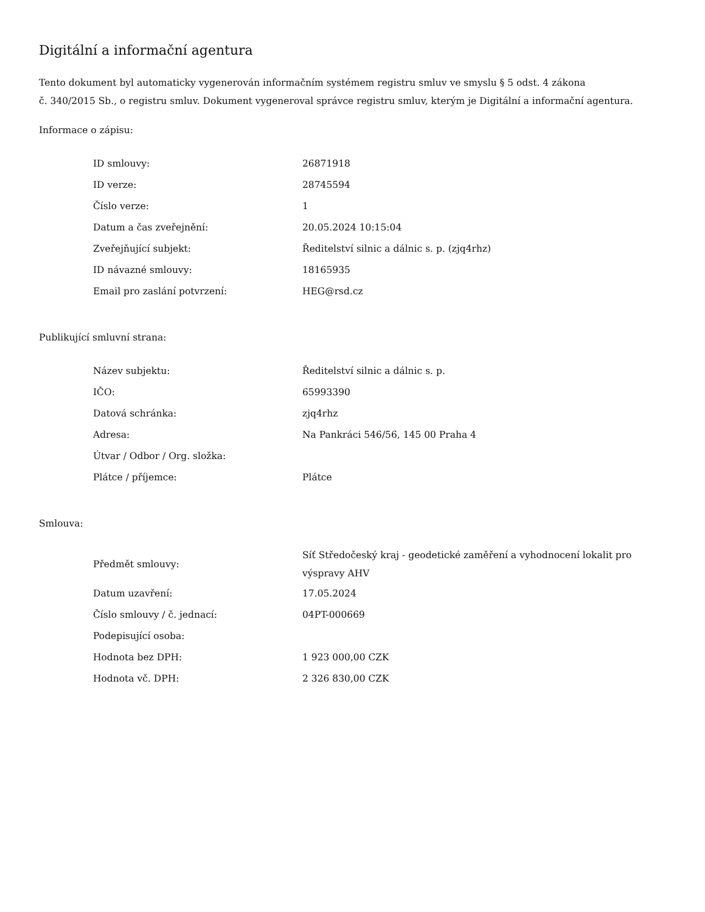Digitální a informační agentura
Tento dokument byl automaticky vygenerován informačním systémem registru smluv ve smyslu § 5 odst. 4 zákona
č. 340/2015 Sb., o registru smluv. Dokument vygeneroval správce registru smluv, kterým je Digitální a informační agentura.
Informace o zápisu:
| ID smlouvy: | 26871918 |
| ID verze: | 28745594 |
| Číslo verze: | 1 |
| Datum a čas zveřejnění: | 20.05.2024 10:15:04 |
| Zveřejňující subjekt: | Ředitelství silnic a dálnic s. p. (zjq4rhz) |
| ID návazné smlouvy: | 18165935 |
| Email pro zaslání potvrzení: | HEG@rsd.cz |
Publikující smluvní strana:
| Název subjektu: | Ředitelství silnic a dálnic s. p. |
| IČO: | 65993390 |
| Datová schránka: | zjq4rhz |
| Adresa: | Na Pankráci 546/56, 145 00 Praha 4 |
| Útvar / Odbor / Org. složka: | |
| Plátce / příjemce: | Plátce |
Smlouva:
| Předmět smlouvy: | Síť Středočeský kraj - geodetické zaměření a vyhodnocení lokalit pro výspravy AHV |
| Datum uzavření: | 17.05.2024 |
| Číslo smlouvy / č. jednací: | 04PT-000669 |
| Podepisující osoba: | |
| Hodnota bez DPH: | 1 923 000,00 CZK |
| Hodnota vč. DPH: | 2 326 830,00 CZK |